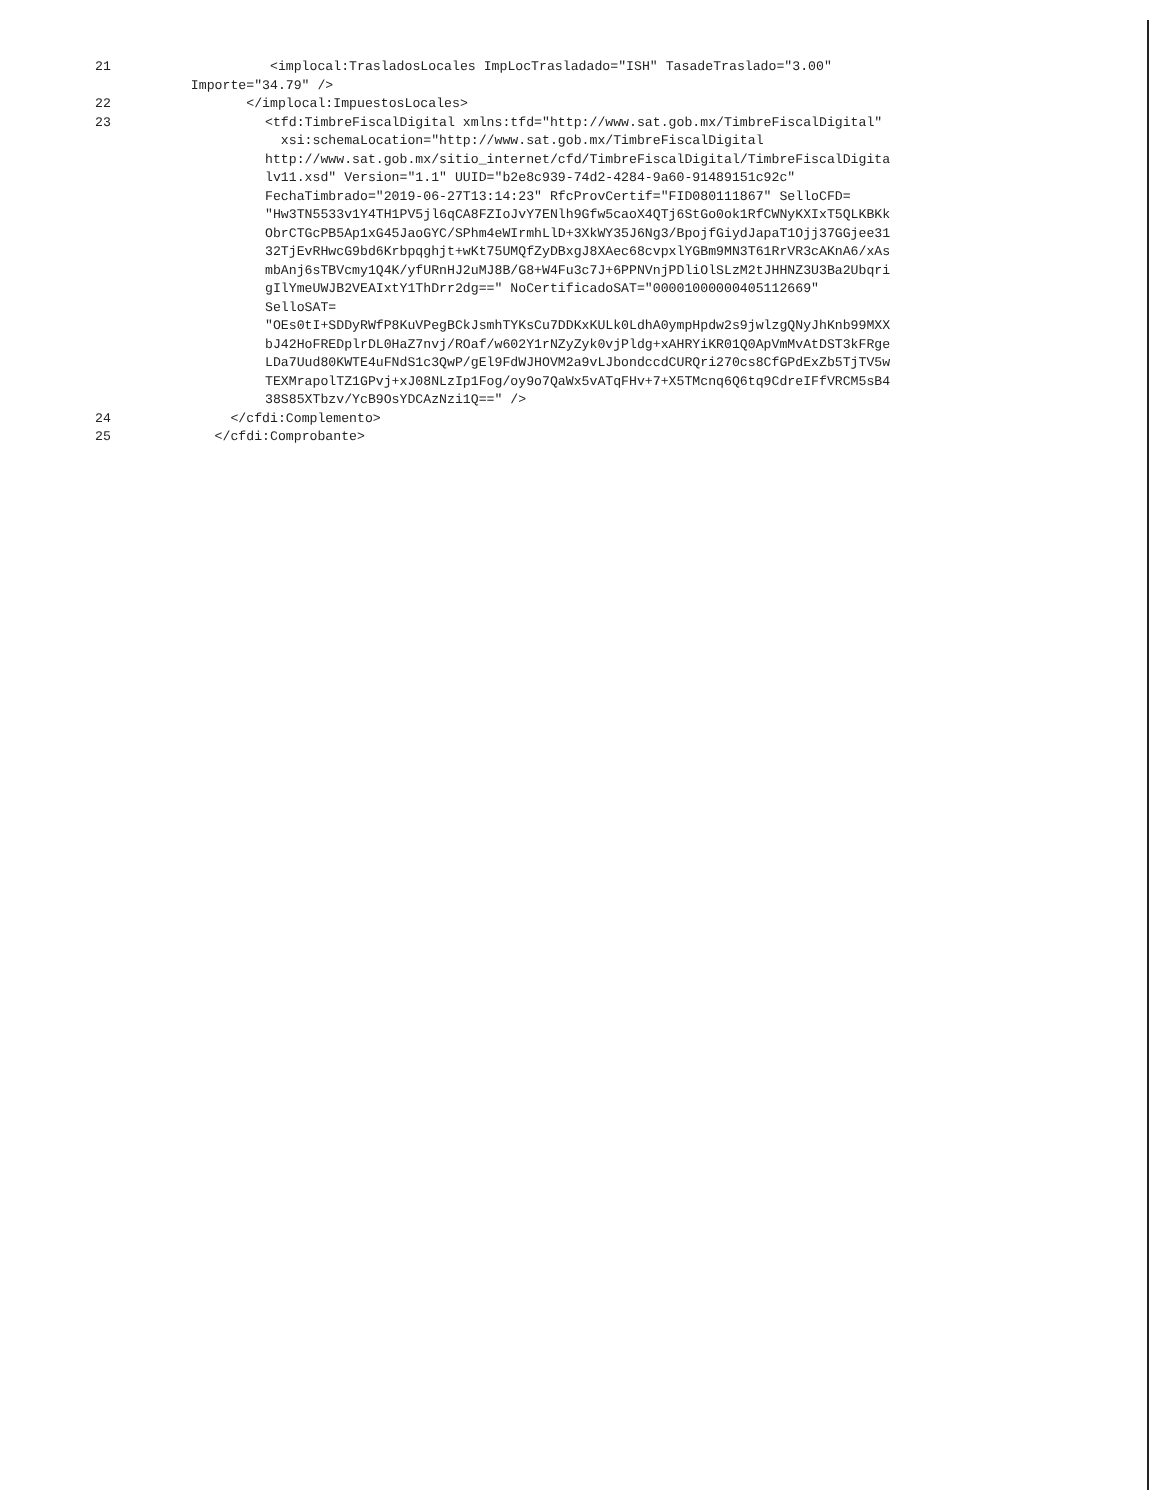21 <implocal:TrasladosLocales ImpLocTrasladado="ISH" TasadeTraslado="3.00" Importe="34.79" />
22 </implocal:ImpuestosLocales>
23 <tfd:TimbreFiscalDigital xmlns:tfd="http://www.sat.gob.mx/TimbreFiscalDigital" xsi:schemaLocation="http://www.sat.gob.mx/TimbreFiscalDigital http://www.sat.gob.mx/sitio_internet/cfd/TimbreFiscalDigital/TimbreFiscalDigita lv11.xsd" Version="1.1" UUID="b2e8c939-74d2-4284-9a60-91489151c92c" FechaTimbrado="2019-06-27T13:14:23" RfcProvCertif="FID080111867" SelloCFD= "Hw3TN5533v1Y4TH1PV5jl6qCA8FZIoJvY7ENlh9Gfw5caoX4QTj6StGo0ok1RfCWNyKXIxT5QLKBKk ObrCTGcPB5Ap1xG45JaoGYC/SPhm4eWIrmhLlD+3XkWY35J6Ng3/BpojfGiydJapaT1Ojj37GGjee31 32TjEvRHwcG9bd6Krbpqghjt+wKt75UMQfZyDBxgJ8XAec68cvpxlYGBm9MN3T61RrVR3cAKnA6/xAs mbAnj6sTBVcmy1Q4K/yfURnHJ2uMJ8B/G8+W4Fu3c7J+6PPNVnjPDliOlSLzM2tJHHNZ3U3Ba2Ubqri gIlYmeUWJB2VEAIxtY1ThDrr2dg==" NoCertificadoSAT="00001000000405112669" SelloSAT= "OEs0tI+SDDyRWfP8KuVPegBCkJsmhTYKsCu7DDKxKULk0LdhA0ympHpdw2s9jwlzgQNyJhKnb99MXX bJ42HoFREDplrDL0HaZ7nvj/ROaf/w602Y1rNZyZyk0vjPldg+xAHRYiKR01Q0ApVmMvAtDST3kFRge LDa7Uud80KWTE4uFNdS1c3QwP/gEl9FdWJHOVM2a9vLJbondccdCURQri270cs8CfGPdExZb5TjTV5w TEXMrapolTZ1GPvj+xJ08NLzIp1Fog/oy9o7QaWx5vATqFHv+7+X5TMcnq6Q6tq9CdreIFfVRCM5sB4 38S85XTbzv/YcB9OsYDCAzNzi1Q==" />
24 </cfdi:Complemento>
25 </cfdi:Comprobante>